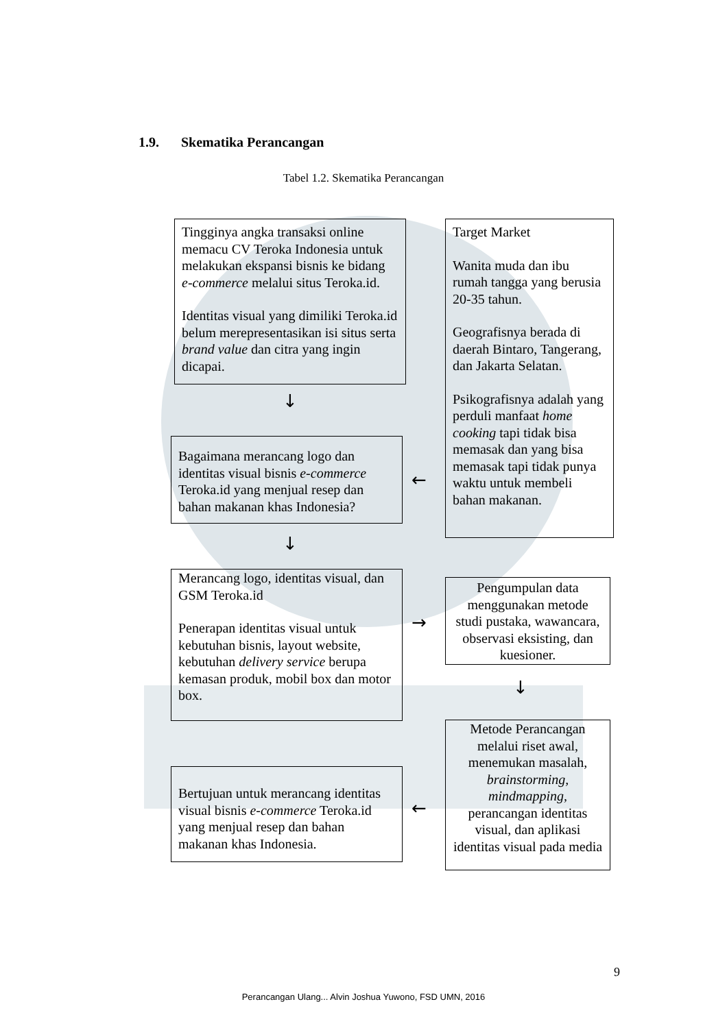1.9. Skematika Perancangan
Tabel 1.2. Skematika Perancangan
Tingginya angka transaksi online memacu CV Teroka Indonesia untuk melakukan ekspansi bisnis ke bidang e-commerce melalui situs Teroka.id.
Identitas visual yang dimiliki Teroka.id belum merepresentasikan isi situs serta brand value dan citra yang ingin dicapai.
Target Market
Wanita muda dan ibu rumah tangga yang berusia 20-35 tahun.
Geografisnya berada di daerah Bintaro, Tangerang, dan Jakarta Selatan.
Psikografisnya adalah yang perduli manfaat home cooking tapi tidak bisa memasak dan yang bisa memasak tapi tidak punya waktu untuk membeli bahan makanan.
↓
Bagaimana merancang logo dan identitas visual bisnis e-commerce Teroka.id yang menjual resep dan bahan makanan khas Indonesia?
←
↓
Merancang logo, identitas visual, dan GSM Teroka.id
Penerapan identitas visual untuk kebutuhan bisnis, layout website, kebutuhan delivery service berupa kemasan produk, mobil box dan motor box.
→
Pengumpulan data menggunakan metode studi pustaka, wawancara, observasi eksisting, dan kuesioner.
↓
Metode Perancangan melalui riset awal, menemukan masalah, brainstorming, mindmapping, perancangan identitas visual, dan aplikasi identitas visual pada media
Bertujuan untuk merancang identitas visual bisnis e-commerce Teroka.id yang menjual resep dan bahan makanan khas Indonesia.
←
9
Perancangan Ulang... Alvin Joshua Yuwono, FSD UMN, 2016